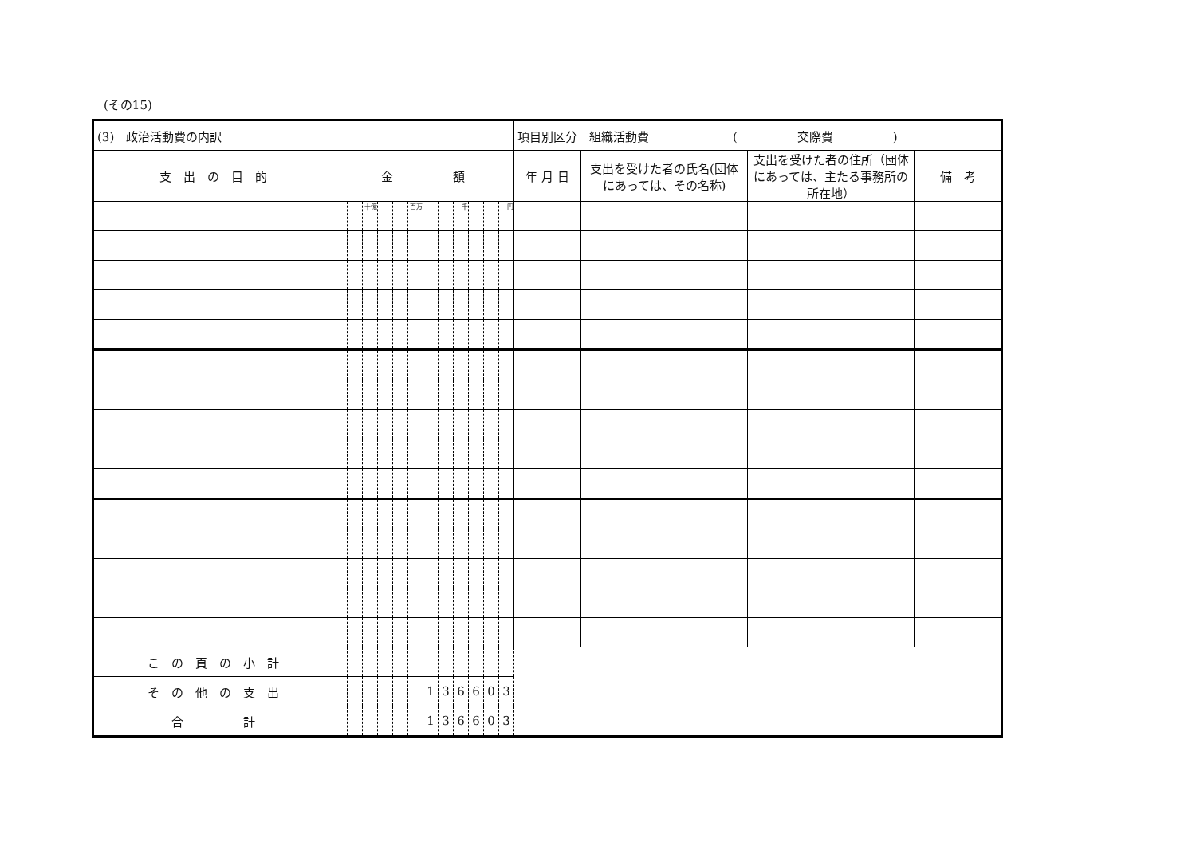(その15)
| (3) 政治活動費の内訳 | | | | | | | | | | | | | 項目別区分 組織活動費 ( 交際費 ) | | | |
| 支 出 の 目 的 | 金 額 | | | | | | | | | | | | 年 月 日 | 支出を受けた者の氏名(団体にあっては、その名称) | 支出を受けた者の住所（団体にあっては、主たる事務所の所在地） | 備 考 |
| | | | 十億 | | | 百万 | | | 千 | | | 円 | | | | |
| こ の 頁 の 小 計 | | | | | | | | | | | | | | | | |
| そ の 他 の 支 出 | | | | | | | 1 | 3 | 6 | 6 | 0 | 3 | | | | |
| 合 計 | | | | | | | 1 | 3 | 6 | 6 | 0 | 3 | | | | |